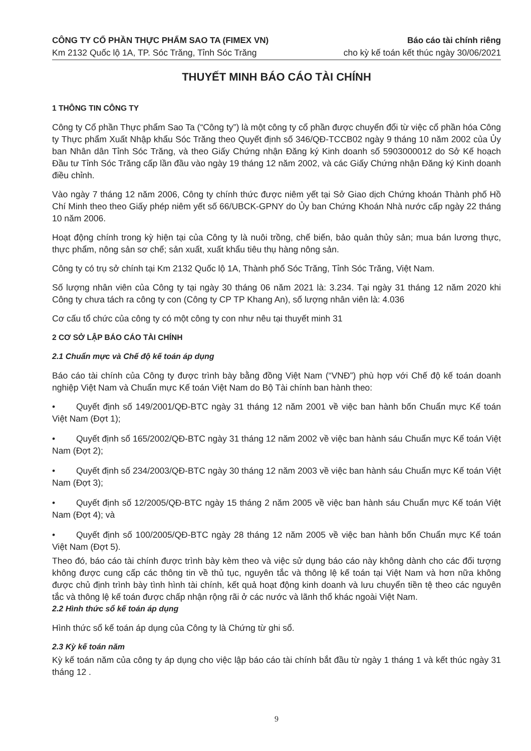CÔNG TY CỔ PHẦN THỰC PHẨM SAO TA (FIMEX VN)
Km 2132 Quốc lộ 1A, TP. Sóc Trăng, Tỉnh Sóc Trăng
Báo cáo tài chính riêng
cho kỳ kế toán kết thúc ngày 30/06/2021
THUYẾT MINH BÁO CÁO TÀI CHÍNH
1 THÔNG TIN CÔNG TY
Công ty Cổ phần Thực phẩm Sao Ta (“Công ty”) là một công ty cổ phần được chuyển đổi từ việc cổ phần hóa Công ty Thực phẩm Xuất Nhập khẩu Sóc Trăng theo Quyết định số 346/QĐ-TCCB02 ngày 9 tháng 10 năm 2002 của Ủy ban Nhân dân Tỉnh Sóc Trăng, và theo Giấy Chứng nhận Đăng ký Kinh doanh số 5903000012 do Sở Kế hoạch Đầu tư Tỉnh Sóc Trăng cấp lần đầu vào ngày 19 tháng 12 năm 2002, và các Giấy Chứng nhận Đăng ký Kinh doanh điều chỉnh.
Vào ngày 7 tháng 12 năm 2006, Công ty chính thức được niêm yết tại Sở Giao dịch Chứng khoán Thành phố Hồ Chí Minh theo theo Giấy phép niêm yết số 66/UBCK-GPNY do Ủy ban Chứng Khoán Nhà nước cấp ngày 22 tháng 10 năm 2006.
Hoạt động chính trong kỳ hiện tại của Công ty là nuôi trồng, chế biến, bảo quản thủy sản; mua bán lương thực, thực phẩm, nông sản sơ chế; sản xuất, xuất khẩu tiêu thụ hàng nông sản.
Công ty có trụ sở chính tại Km 2132 Quốc lộ 1A, Thành phố Sóc Trăng, Tỉnh Sóc Trăng, Việt Nam.
Số lượng nhân viên của Công ty tại ngày 30 tháng 06 năm 2021 là: 3.234. Tại ngày 31 tháng 12 năm 2020 khi Công ty chưa tách ra công ty con (Công ty CP TP Khang An), số lượng nhân viên là: 4.036
Cơ cấu tổ chức của công ty có một công ty con như nêu tại thuyết minh 31
2 CƠ SỞ LẬP BÁO CÁO TÀI CHÍNH
2.1 Chuẩn mực và Chế độ kế toán áp dụng
Báo cáo tài chính của Công ty được trình bày bằng đồng Việt Nam (“VNĐ”) phù hợp với Chế độ kế toán doanh nghiệp Việt Nam và Chuẩn mực Kế toán Việt Nam do Bộ Tài chính ban hành theo:
• Quyết định số 149/2001/QĐ-BTC ngày 31 tháng 12 năm 2001 về việc ban hành bốn Chuẩn mực Kế toán Việt Nam (Đợt 1);
• Quyết định số 165/2002/QĐ-BTC ngày 31 tháng 12 năm 2002 về việc ban hành sáu Chuẩn mực Kế toán Việt Nam (Đợt 2);
• Quyết định số 234/2003/QĐ-BTC ngày 30 tháng 12 năm 2003 về việc ban hành sáu Chuẩn mực Kế toán Việt Nam (Đợt 3);
• Quyết định số 12/2005/QĐ-BTC ngày 15 tháng 2 năm 2005 về việc ban hành sáu Chuẩn mực Kế toán Việt Nam (Đợt 4); và
• Quyết định số 100/2005/QĐ-BTC ngày 28 tháng 12 năm 2005 về việc ban hành bốn Chuẩn mực Kế toán Việt Nam (Đợt 5).
Theo đó, báo cáo tài chính được trình bày kèm theo và việc sử dụng báo cáo này không dành cho các đối tượng không được cung cấp các thông tin về thủ tục, nguyên tắc và thông lệ kế toán tại Việt Nam và hơn nữa không được chủ định trình bày tình hình tài chính, kết quả hoạt động kinh doanh và lưu chuyển tiền tệ theo các nguyên tắc và thông lệ kế toán được chấp nhận rộng rãi ở các nước và lãnh thổ khác ngoài Việt Nam.
2.2 Hình thức sổ kế toán áp dụng
Hình thức sổ kế toán áp dụng của Công ty là Chứng từ ghi sổ.
2.3 Kỳ kế toán năm
Kỳ kế toán năm của công ty áp dụng cho việc lập báo cáo tài chính bắt đầu từ ngày 1 tháng 1 và kết thúc ngày 31 tháng 12 .
9